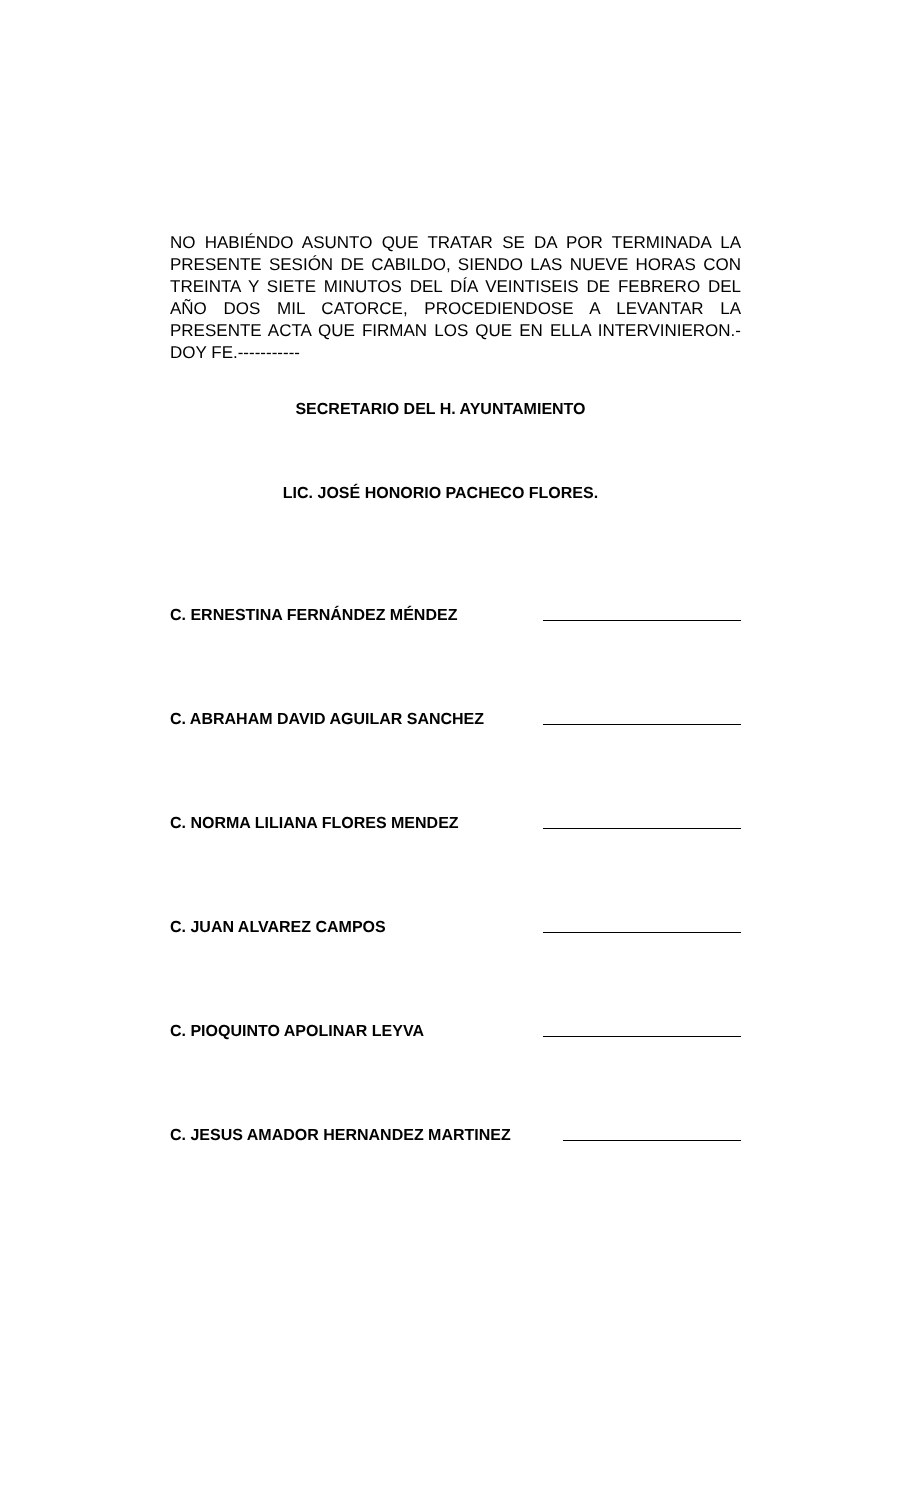NO HABIÉNDO ASUNTO QUE TRATAR SE DA POR TERMINADA LA PRESENTE SESIÓN DE CABILDO, SIENDO LAS NUEVE HORAS CON TREINTA Y SIETE MINUTOS DEL DÍA VEINTISEIS DE FEBRERO DEL AÑO DOS MIL CATORCE, PROCEDIENDOSE A LEVANTAR LA PRESENTE ACTA QUE FIRMAN LOS QUE EN ELLA INTERVINIERON.- DOY FE.-----------
SECRETARIO DEL H. AYUNTAMIENTO
LIC. JOSÉ HONORIO PACHECO FLORES.
C. ERNESTINA FERNÁNDEZ MÉNDEZ
C. ABRAHAM DAVID AGUILAR SANCHEZ
C. NORMA LILIANA FLORES MENDEZ
C. JUAN ALVAREZ CAMPOS
C. PIOQUINTO APOLINAR LEYVA
C. JESUS AMADOR HERNANDEZ MARTINEZ